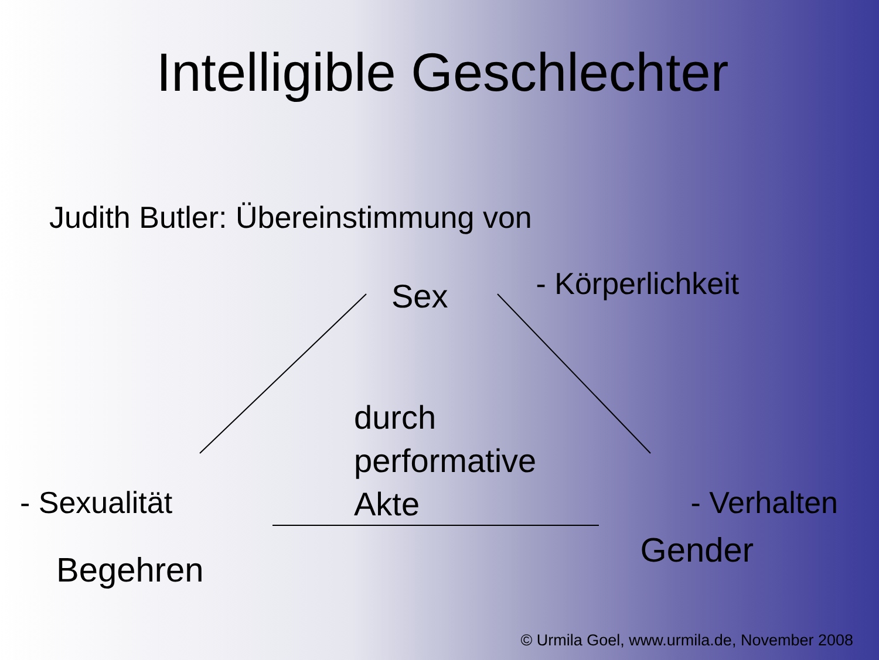Intelligible Geschlechter
Judith Butler: Übereinstimmung von
Sex - Körperlichkeit
durch
performative
Akte
- Sexualität - Verhalten
Begehren Gender
© Urmila Goel, www.urmila.de, November 2008